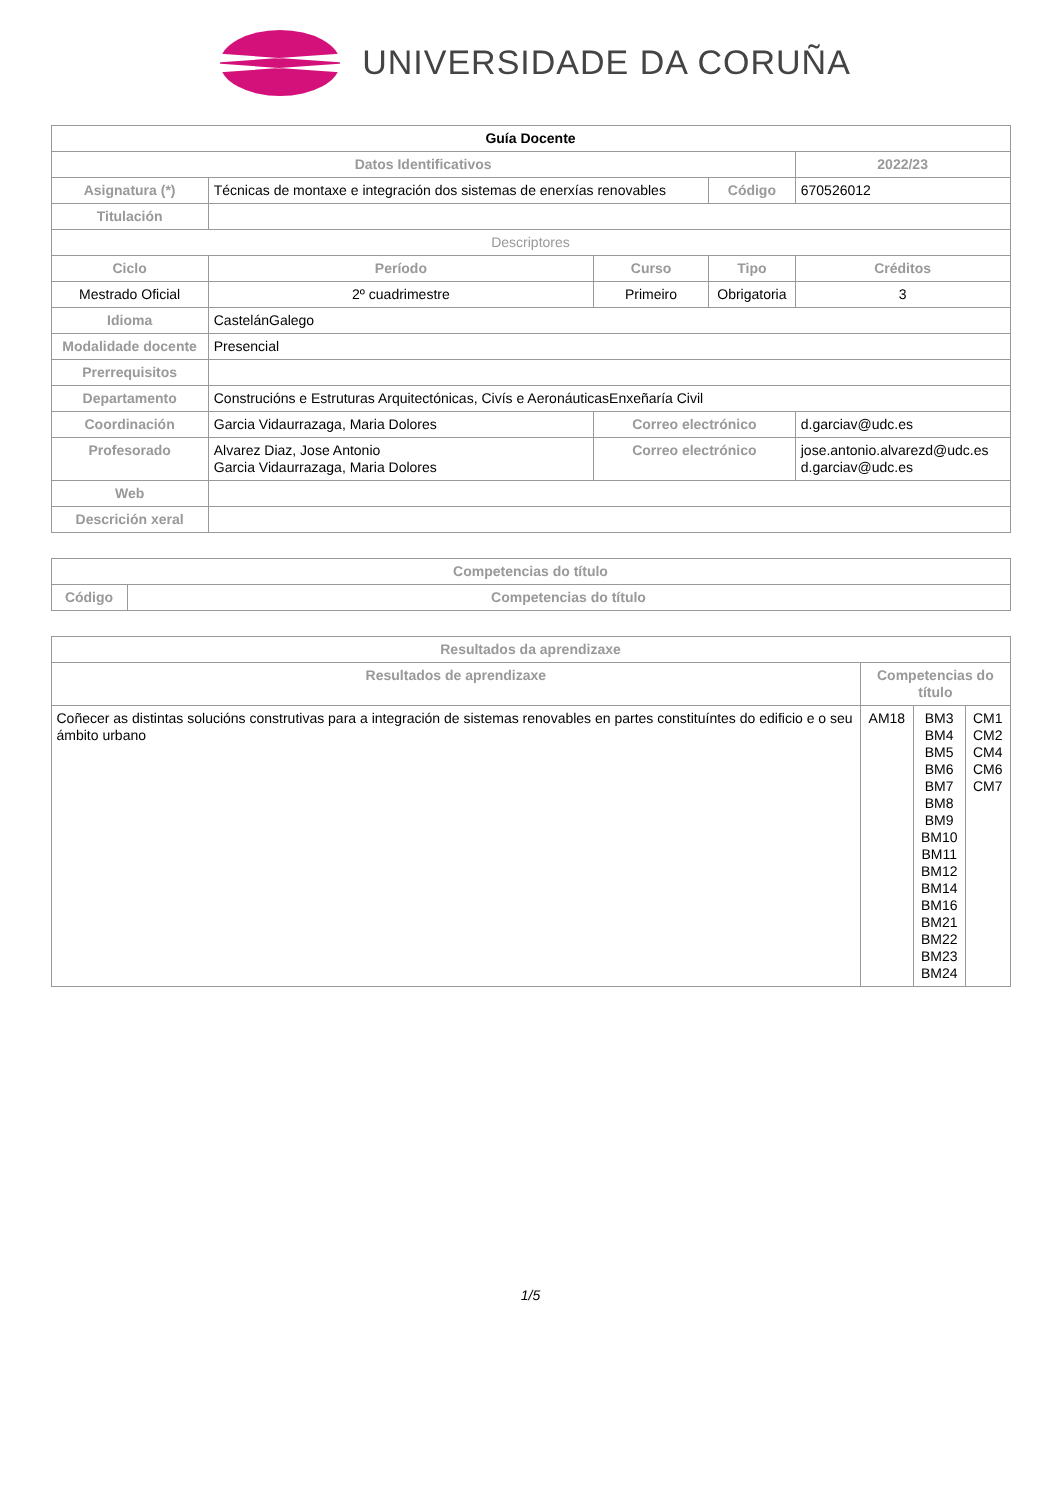UNIVERSIDADE DA CORUÑA
| Guía Docente | | | | | |
| Datos Identificativos | | | | | 2022/23 |
| Asignatura (*) | Técnicas de montaxe e integración dos sistemas de enerxías renovables | | Código | 670526012 | |
| Titulación | | | | | |
| Descriptores | | | | | |
| Ciclo | Período | Curso | Tipo | | Créditos |
| Mestrado Oficial | 2º cuadrimestre | Primeiro | Obrigatoria | | 3 |
| Idioma | CastelánGalego | | | | |
| Modalidade docente | Presencial | | | | |
| Prerrequisitos | | | | | |
| Departamento | Construcións e Estruturas Arquitectónicas, Civís e AeronáuticasEnxeñaría Civil | | | | |
| Coordinación | Garcia Vidaurrazaga, Maria Dolores | Correo electrónico | | d.garciav@udc.es | |
| Profesorado | Alvarez Diaz, Jose Antonio Garcia Vidaurrazaga, Maria Dolores | Correo electrónico | | jose.antonio.alvarezd@udc.es d.garciav@udc.es | |
| Web | | | | | |
| Descrición xeral | | | | | |
| Competencias do título | |
| --- | --- |
| Código | Competencias do título |
| Resultados da aprendizaxe | | | |
| --- | --- | --- | --- |
| Resultados de aprendizaxe | Competencias do título | | |
| Coñecer as distintas solucións construtivas para a integración de sistemas renovables en partes constituíntes do edificio e o seu ámbito urbano | AM18 | BM3 BM4 BM5 BM6 BM7 BM8 BM9 BM10 BM11 BM12 BM14 BM16 BM21 BM22 BM23 BM24 | CM1 CM2 CM4 CM6 CM7 |
1/5